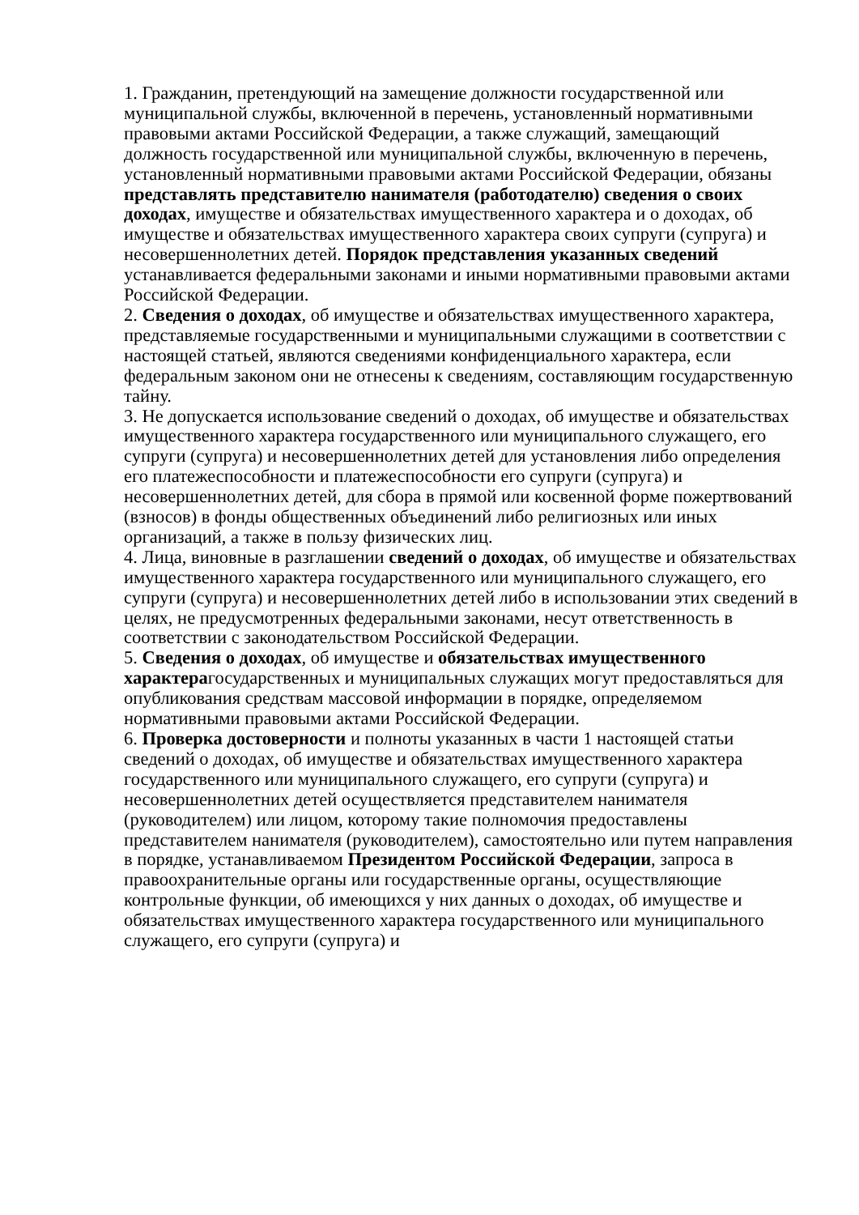1. Гражданин, претендующий на замещение должности государственной или муниципальной службы, включенной в перечень, установленный нормативными правовыми актами Российской Федерации, а также служащий, замещающий должность государственной или муниципальной службы, включенную в перечень, установленный нормативными правовыми актами Российской Федерации, обязаны представлять представителю нанимателя (работодателю) сведения о своих доходах, имуществе и обязательствах имущественного характера и о доходах, об имуществе и обязательствах имущественного характера своих супруги (супруга) и несовершеннолетних детей. Порядок представления указанных сведений устанавливается федеральными законами и иными нормативными правовыми актами Российской Федерации.
2. Сведения о доходах, об имуществе и обязательствах имущественного характера, представляемые государственными и муниципальными служащими в соответствии с настоящей статьей, являются сведениями конфиденциального характера, если федеральным законом они не отнесены к сведениям, составляющим государственную тайну.
3. Не допускается использование сведений о доходах, об имуществе и обязательствах имущественного характера государственного или муниципального служащего, его супруги (супруга) и несовершеннолетних детей для установления либо определения его платежеспособности и платежеспособности его супруги (супруга) и несовершеннолетних детей, для сбора в прямой или косвенной форме пожертвований (взносов) в фонды общественных объединений либо религиозных или иных организаций, а также в пользу физических лиц.
4. Лица, виновные в разглашении сведений о доходах, об имуществе и обязательствах имущественного характера государственного или муниципального служащего, его супруги (супруга) и несовершеннолетних детей либо в использовании этих сведений в целях, не предусмотренных федеральными законами, несут ответственность в соответствии с законодательством Российской Федерации.
5. Сведения о доходах, об имуществе и обязательствах имущественного характерагосударственных и муниципальных служащих могут предоставляться для опубликования средствам массовой информации в порядке, определяемом нормативными правовыми актами Российской Федерации.
6. Проверка достоверности и полноты указанных в части 1 настоящей статьи сведений о доходах, об имуществе и обязательствах имущественного характера государственного или муниципального служащего, его супруги (супруга) и несовершеннолетних детей осуществляется представителем нанимателя (руководителем) или лицом, которому такие полномочия предоставлены представителем нанимателя (руководителем), самостоятельно или путем направления в порядке, устанавливаемом Президентом Российской Федерации, запроса в правоохранительные органы или государственные органы, осуществляющие контрольные функции, об имеющихся у них данных о доходах, об имуществе и обязательствах имущественного характера государственного или муниципального служащего, его супруги (супруга) и